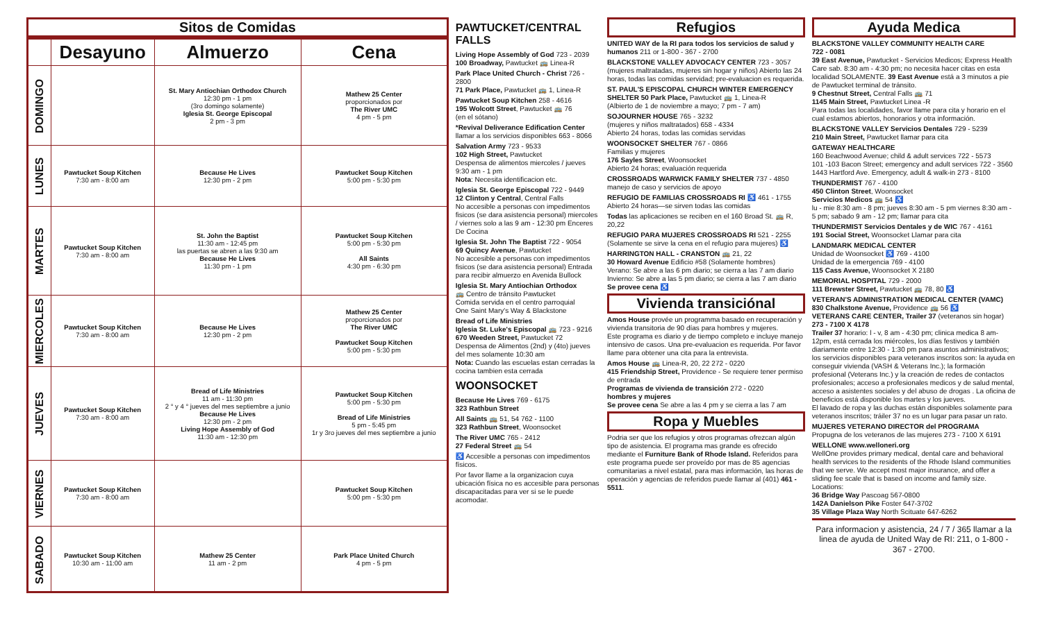Sitos de Comidas
| | Desayuno | Almuerzo | Cena |
| --- | --- | --- | --- |
| DOMINGO | | St. Mary Antiochian Orthodox Church 12:30 pm - 1 pm (3ro domingo solamente) Iglesia St. George Episcopal 2 pm - 3 pm | Mathew 25 Center proporcionados por The River UMC 4 pm - 5 pm |
| LUNES | Pawtucket Soup Kitchen 7:30 am - 8:00 am | Because He Lives 12:30 pm - 2 pm | Pawtucket Soup Kitchen 5:00 pm - 5:30 pm |
| MARTES | Pawtucket Soup Kitchen 7:30 am - 8:00 am | St. John the Baptist 11:30 am - 12:45 pm las puertas se abren a las 9:30 am Because He Lives 11:30 pm - 1 pm | Pawtucket Soup Kitchen 5:00 pm - 5:30 pm All Saints 4:30 pm - 6:30 pm |
| MIERCOLES | Pawtucket Soup Kitchen 7:30 am - 8:00 am | Because He Lives 12:30 pm - 2 pm | Mathew 25 Center proporcionados por The River UMC Pawtucket Soup Kitchen 5:00 pm - 5:30 pm |
| JUEVES | Pawtucket Soup Kitchen 7:30 am - 8:00 am | Bread of Life Ministries 11 am - 11:30 pm 2 ° y 4 ° jueves del mes septiembre a junio Because He Lives 12:30 pm - 2 pm Living Hope Assembly of God 11:30 am - 12:30 pm | Pawtucket Soup Kitchen 5:00 pm - 5:30 pm Bread of Life Ministries 5 pm - 5:45 pm 1r y 3ro jueves del mes septiembre a junio |
| VIERNES | Pawtucket Soup Kitchen 7:30 am - 8:00 am | | Pawtucket Soup Kitchen 5:00 pm - 5:30 pm |
| SABADO | Pawtucket Soup Kitchen 10:30 am - 11:00 am | Mathew 25 Center 11 am - 2 pm | Park Place United Church 4 pm - 5 pm |
PAWTUCKET/CENTRAL FALLS
Living Hope Assembly of God 723 - 2039
100 Broadway, Pawtucket 🚌 Linea-R
Park Place United Church - Christ 726 - 2800
71 Park Place, Pawtucket 🚌 1, Linea-R
Pawtucket Soup Kitchen 258 - 4616
195 Wolcott Street, Pawtucket 🚌 76
(en el sótano)
*Revival Deliverance Edification Center
llamar a los servicios disponibles 663 - 8066
Salvation Army 723 - 9533
102 High Street, Pawtucket
Despensa de alimentos miercoles / jueves 9:30 am - 1 pm
Nota: Necesita identificacion etc.
Iglesia St. George Episcopal 722 - 9449
12 Clinton y Central, Central Falls
No accesible a personas con impedimentos fisicos (se dara asistencia personal) miercoles / viernes solo a las 9 am - 12:30 pm Enceres De Cocina
Iglesia St. John The Baptist 722 - 9054
69 Quincy Avenue, Pawtucket
No accesible a personas con impedimentos fisicos (se dara asistencia personal) Entrada para recibir almuerzo en Avenida Bullock
Iglesia St. Mary Antiochian Orthodox
🚌 Centro de tránsito Pawtucket
Comida servida en el centro parroquial
One Saint Mary's Way & Blackstone
Bread of Life Ministries
Iglesia St. Luke's Episcopal 🚌 723 - 9216
670 Weeden Street, Pawtucket 72
Despensa de Alimentos (2nd) y (4to) jueves del mes solamente 10:30 am
Nota: Cuando las escuelas estan cerradas la cocina tambien esta cerrada
WOONSOCKET
Because He Lives 769 - 6175
323 Rathbun Street
All Saints 🚌 51, 54 762 - 1100
323 Rathbun Street, Woonsocket
The River UMC 765 - 2412
27 Federal Street 🚌 54
♿ Accesible a personas con impedimentos físicos.
Por favor llame a la organizacion cuya ubicación física no es accesible para personas discapacitadas para ver si se le puede acomodar.
Refugios
UNITED WAY de la RI para todos los servicios de salud y humanos 211 or 1-800 - 367 - 2700
BLACKSTONE VALLEY ADVOCACY CENTER 723 - 3057
(mujeres maltratadas, mujeres sin hogar y niños) Abierto las 24 horas, todas las comidas servidad; pre-evaluacion es requerida.
ST. PAUL'S EPISCOPAL CHURCH WINTER EMERGENCY SHELTER 50 Park Place, Pawtucket 🚌 1, Linea-R
(Albierto de 1 de noviembre a mayo; 7 pm - 7 am)
SOJOURNER HOUSE 765 - 3232
(mujeres y niños maltratados) 658 - 4334
Abierto 24 horas, todas las comidas servidas
WOONSOCKET SHELTER 767 - 0866
Familias y mujeres
176 Sayles Street, Woonsocket
Abierto 24 horas; evaluación requerida
CROSSROADS WARWICK FAMILY SHELTER 737 - 4850
manejo de caso y servicios de apoyo
REFUGIO DE FAMILIAS CROSSROADS RI ♿ 461 - 1755
Abierto 24 horas—se sirven todas las comidas
Todas las aplicaciones se reciben en el 160 Broad St. 🚌 R, 20,22
REFUGIO PARA MUJERES CROSSROADS RI 521 - 2255
(Solamente se sirve la cena en el refugio para mujeres) ♿
HARRINGTON HALL - CRANSTON 🚌 21, 22
30 Howard Avenue Edificio #58 (Solamente hombres)
Verano: Se abre a las 6 pm diario; se cierra a las 7 am diario
Invierno: Se abre a las 5 pm diario; se cierra a las 7 am diario
Se provee cena ♿
Vivienda transiciónal
Amos House provée un programma basado en recuperación y vivienda transitoria de 90 días para hombres y mujeres.
Este programa es diario y de tiempo completo e incluye manejo intensivo de casos. Una pre-evaluacion es requerida. Por favor llame para obtener una cita para la entrevista.
Amos House 🚌 Linea-R, 20, 22 272 - 0220
415 Friendship Street, Providence - Se requiere tener permiso de entrada
Programas de vivienda de transición 272 - 0220
hombres y mujeres
Se provee cena Se abre a las 4 pm y se cierra a las 7 am
Ropa y Muebles
Podria ser que los refugios y otros programas ofrezcan algún tipo de asistencia. El programa mas grande es ofrecido mediante el Furniture Bank of Rhode Island. Referidos para este programa puede ser proveído por mas de 85 agencias comunitarias a nivel estatal, para mas información, las horas de operación y agencias de referidos puede llamar al (401) 461 - 5511.
Ayuda Medica
BLACKSTONE VALLEY COMMUNITY HEALTH CARE
722 - 0081
39 East Avenue, Pawtucket - Servicios Medicos; Express Health Care sab. 8:30 am - 4:30 pm; no necesita hacer citas en esta localidad SOLAMENTE. 39 East Avenue está a 3 minutos a pie de Pawtucket terminal de tránsito.
9 Chestnut Street, Central Falls 🚌 71
1145 Main Street, Pawtucket Linea -R
Para todas las localidades, favor llame para cita y horario en el cual estamos abiertos, honorarios y otra información.
BLACKSTONE VALLEY Servicios Dentales 729 - 5239
210 Main Street, Pawtucket llamar para cita
GATEWAY HEALTHCARE
160 Beachwood Avenue; child & adult services 722 - 5573
101 -103 Bacon Street; emergency and adult services 722 - 3560
1443 Hartford Ave. Emergency, adult & walk-in 273 - 8100
THUNDERMIST 767 - 4100
450 Clinton Street, Woonsocket
Servicios Medicos 🚌 54 ♿
lu - mie 8:30 am - 8 pm; jueves 8:30 am - 5 pm viernes 8:30 am - 5 pm; sabado 9 am - 12 pm; llamar para cita
THUNDERMIST Servicios Dentales y de WIC 767 - 4161
191 Social Street, Woonsocket Llamar para cita
LANDMARK MEDICAL CENTER
Unidad de Woonsocket ♿ 769 - 4100
Unidad de la emergencia 769 - 4100
115 Cass Avenue, Woonsocket X 2180
MEMORIAL HOSPITAL 729 - 2000
111 Brewster Street, Pawtucket 🚌 78, 80 ♿
VETERAN'S ADMINISTRATION MEDICAL CENTER (VAMC)
830 Chalkstone Avenue, Providence 🚌 56 ♿
VETERANS CARE CENTER, Trailer 37 (veteranos sin hogar)
273 - 7100 X 4178
Trailer 37 horario: l - v, 8 am - 4:30 pm; clinica medica 8 am-12pm, está cerrada los miércoles, los días festivos y también diariamente entre 12:30 - 1:30 pm para asuntos administrativos; los servicios disponibles para veteranos inscritos son: la ayuda en conseguir vivienda (VASH & Veterans Inc.); la formación profesional (Veterans Inc.) y la creación de redes de contactos profesionales; acceso a profesionales medicos y de salud mental, acceso a asistentes sociales y del abuso de drogas . La oficina de beneficios está disponible los martes y los jueves.
El lavado de ropa y las duchas están disponibles solamente para veteranos inscritos; tráiler 37 no es un lugar para pasar un rato.
MUJERES VETERANO DIRECTOR del PROGRAMA
Propugna de los veteranos de las mujeres 273 - 7100 X 6191
WELLONE www.welloneri.org
WellOne provides primary medical, dental care and behavioral health services to the residents of the Rhode Island communities that we serve. We accept most major insurance, and offer a sliding fee scale that is based on income and family size.
Locations:
36 Bridge Way Pascoag 567-0800
142A Danielson Pike Foster 647-3702
35 Village Plaza Way North Scituate 647-6262
Para informacion y asistencia, 24 / 7 / 365 llamar a la linea de ayuda de United Way de RI: 211, o 1-800 - 367 - 2700.